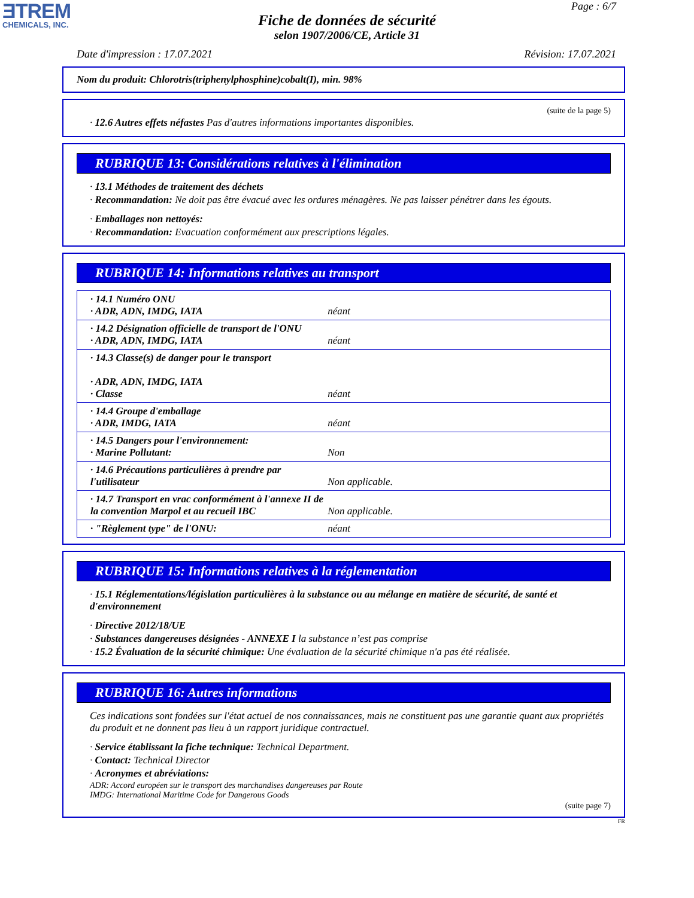ƎTREM
CHEMICALS, INC.
Page : 6/7
Fiche de données de sécurité
selon 1907/2006/CE, Article 31
Date d'impression : 17.07.2021 Révision: 17.07.2021
Nom du produit: Chlorotris(triphenylphosphine)cobalt(I), min. 98%
(suite de la page 5)
· 12.6 Autres effets néfastes Pas d'autres informations importantes disponibles.
RUBRIQUE 13: Considérations relatives à l'élimination
· 13.1 Méthodes de traitement des déchets
· Recommandation: Ne doit pas être évacué avec les ordures ménagères. Ne pas laisser pénétrer dans les égouts.
· Emballages non nettoyés:
· Recommandation: Evacuation conformément aux prescriptions légales.
RUBRIQUE 14: Informations relatives au transport
| · 14.1 Numéro ONU · ADR, ADN, IMDG, IATA | néant |
| · 14.2 Désignation officielle de transport de l'ONU · ADR, ADN, IMDG, IATA | néant |
| · 14.3 Classe(s) de danger pour le transport · ADR, ADN, IMDG, IATA · Classe | néant |
| · 14.4 Groupe d'emballage · ADR, IMDG, IATA | néant |
| · 14.5 Dangers pour l'environnement: · Marine Pollutant: | Non |
| · 14.6 Précautions particulières à prendre par l'utilisateur | Non applicable. |
| · 14.7 Transport en vrac conformément à l'annexe II de la convention Marpol et au recueil IBC | Non applicable. |
| · "Règlement type" de l'ONU: | néant |
RUBRIQUE 15: Informations relatives à la réglementation
· 15.1 Réglementations/législation particulières à la substance ou au mélange en matière de sécurité, de santé et d'environnement
· Directive 2012/18/UE
· Substances dangereuses désignées - ANNEXE I la substance n’est pas comprise
· 15.2 Évaluation de la sécurité chimique: Une évaluation de la sécurité chimique n'a pas été réalisée.
RUBRIQUE 16: Autres informations
Ces indications sont fondées sur l'état actuel de nos connaissances, mais ne constituent pas une garantie quant aux propriétés du produit et ne donnent pas lieu à un rapport juridique contractuel.
· Service établissant la fiche technique: Technical Department.
· Contact: Technical Director
· Acronymes et abréviations:
ADR: Accord européen sur le transport des marchandises dangereuses par Route
IMDG: International Maritime Code for Dangerous Goods
(suite page 7)
FR